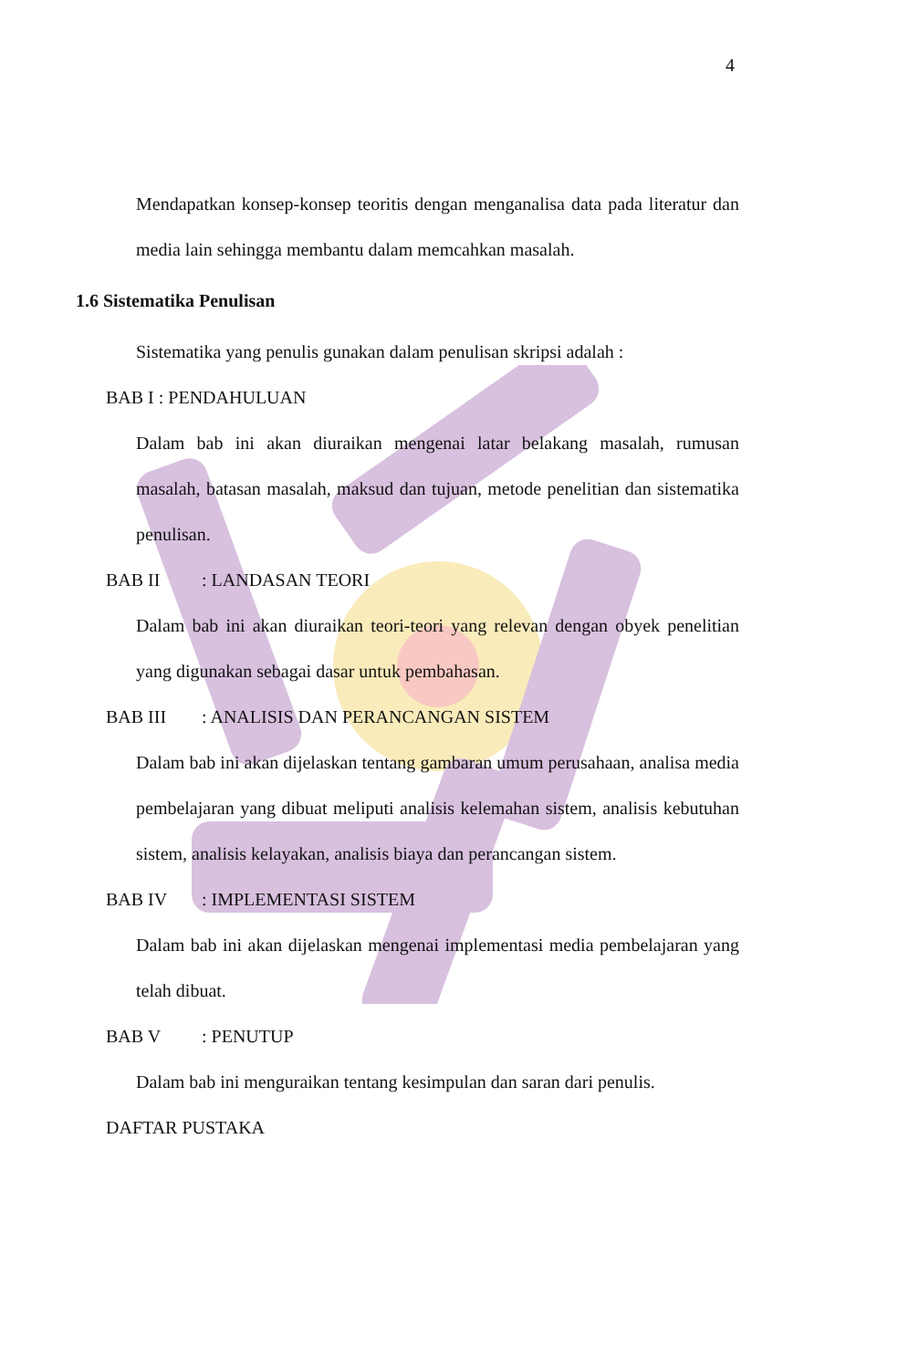4
Mendapatkan konsep-konsep teoritis dengan menganalisa data pada literatur dan media lain sehingga membantu dalam memcahkan masalah.
1.6 Sistematika Penulisan
Sistematika yang penulis gunakan dalam penulisan skripsi adalah :
BAB I : PENDAHULUAN
Dalam bab ini akan diuraikan mengenai latar belakang masalah, rumusan masalah, batasan masalah, maksud dan tujuan, metode penelitian dan sistematika penulisan.
BAB II : LANDASAN TEORI
Dalam bab ini akan diuraikan teori-teori yang relevan dengan obyek penelitian yang digunakan sebagai dasar untuk pembahasan.
BAB III : ANALISIS DAN PERANCANGAN SISTEM
Dalam bab ini akan dijelaskan tentang gambaran umum perusahaan, analisa media pembelajaran yang dibuat meliputi analisis kelemahan sistem, analisis kebutuhan sistem, analisis kelayakan, analisis biaya dan perancangan sistem.
BAB IV : IMPLEMENTASI SISTEM
Dalam bab ini akan dijelaskan mengenai implementasi media pembelajaran yang telah dibuat.
BAB V : PENUTUP
Dalam bab ini menguraikan tentang kesimpulan dan saran dari penulis.
DAFTAR PUSTAKA